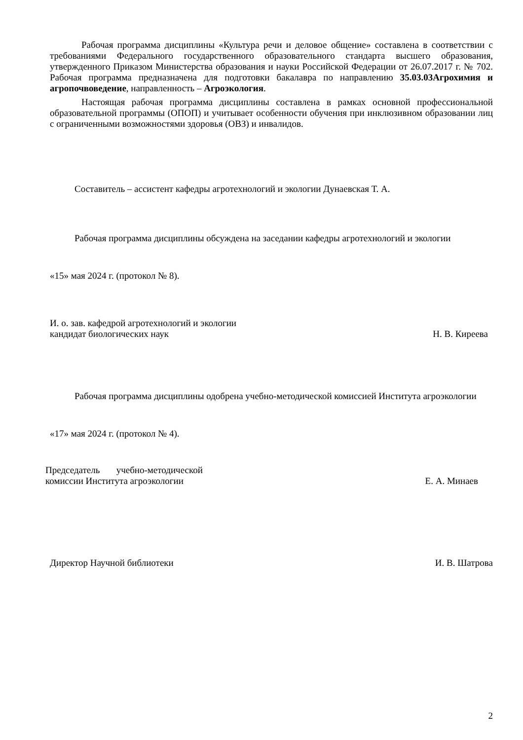Рабочая программа дисциплины «Культура речи и деловое общение» составлена в соответствии с требованиями Федерального государственного образовательного стандарта высшего образования, утвержденного Приказом Министерства образования и науки Российской Федерации от 26.07.2017 г. № 702. Рабочая программа предназначена для подготовки бакалавра по направлению 35.03.03Агрохимия и агропочвоведение, направленность – Агроэкология.
Настоящая рабочая программа дисциплины составлена в рамках основной профессиональной образовательной программы (ОПОП) и учитывает особенности обучения при инклюзивном образовании лиц с ограниченными возможностями здоровья (ОВЗ) и инвалидов.
Составитель – ассистент кафедры агротехнологий и экологии Дунаевская Т. А.
Рабочая программа дисциплины обсуждена на заседании кафедры агротехнологий и экологии
«15» мая 2024 г. (протокол № 8).
И. о. зав. кафедрой агротехнологий и экологии
кандидат биологических наук
Н. В. Киреева
Рабочая программа дисциплины одобрена учебно-методической комиссией Института агроэкологии
«17» мая 2024 г. (протокол № 4).
Председатель учебно-методической
комиссии Института агроэкологии
Е. А. Минаев
Директор Научной библиотеки
И. В. Шатрова
2